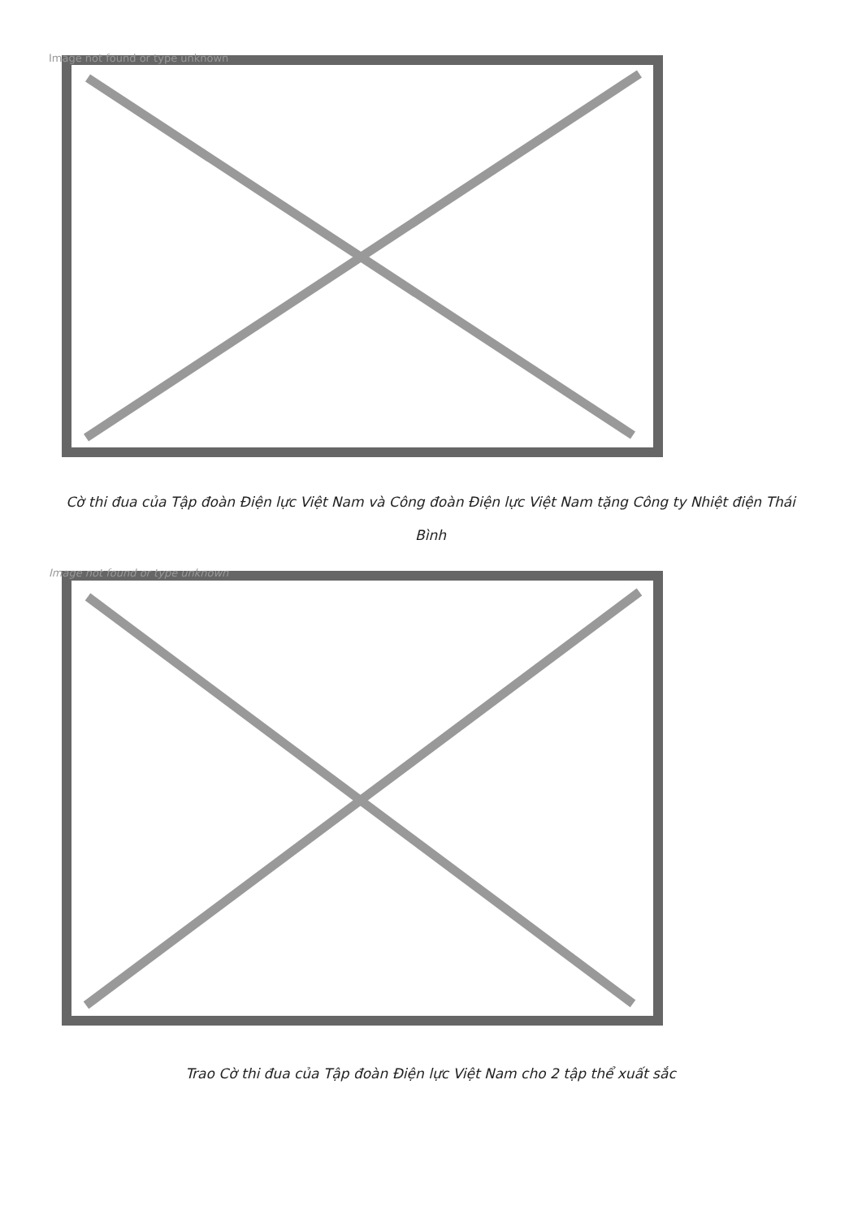Image not found or type unknown
Cờ thi đua của Tập đoàn Điện lực Việt Nam và Công đoàn Điện lực Việt Nam tặng Công ty Nhiệt điện Thái Bình
Image not found or type unknown
Trao Cờ thi đua của Tập đoàn Điện lực Việt Nam cho 2 tập thể xuất sắc